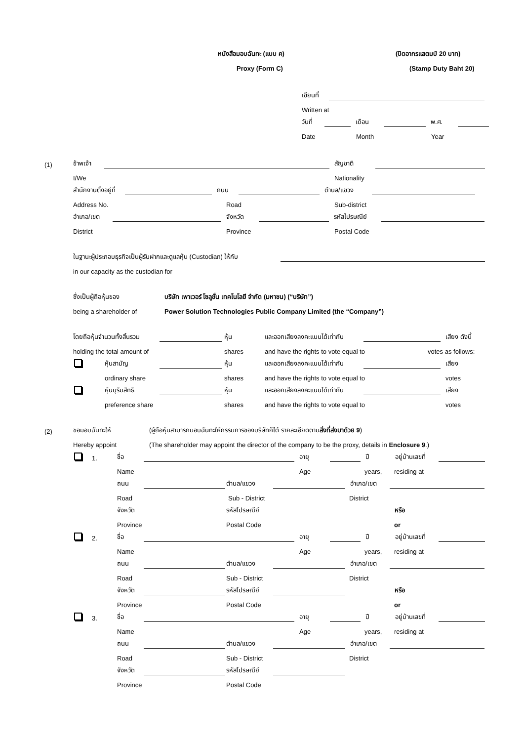หนังสือมอบฉันทะ (แบบ ค) (ปิดอากรแสตมป์ 20 บาท)
Proxy (Form C) (Stamp Duty Baht 20)
เขียนที่
Written at
วันที่ เดือน พ.ศ.
Date Month Year
(1) ข้าพเจ้า สัญชาติ
I/We Nationality
สำนักงานตั้งอยู่ที่ ถนน ตำบล/แขวง
Address No. Road Sub-district
อำเภอ/เขต จังหวัด รหัสไปรษณีย์
District Province Postal Code
ในฐานะผู้ประกอบธุรกิจเป็นผู้รับฝากและดูแลหุ้น (Custodian) ให้กับ
in our capacity as the custodian for
ซึ่งเป็นผู้ถือหุ้นของ บริษัท เพาเวอร์ โซลูชั่น เทคโนโลยี จำกัด (มหาชน) (“บริษัท”)
being a shareholder of Power Solution Technologies Public Company Limited (the “Company”)
โดยถือหุ้นจำนวนทั้งสิ้นรวม หุ้น และออกเสียงลงคะแนนได้เท่ากับ เสียง ดังนี้
holding the total amount of shares and have the rights to vote equal to votes as follows:
หุ้นสามัญ หุ้น และออกเสียงลงคะแนนได้เท่ากับ เสียง
ordinary share shares and have the rights to vote equal to votes
หุ้นบุริมสิทธิ หุ้น และออกเสียงลงคะแนนได้เท่ากับ เสียง
preference share shares and have the rights to vote equal to votes
(2) ขอมอบฉันทะให้ (ผู้ถือหุ้นสามารถมอบฉันทะให้กรรมการของบริษัทก็ได้ รายละเอียดตามสิ่งที่ส่งมาด้วย 9)
Hereby appoint (The shareholder may appoint the director of the company to be the proxy, details in Enclosure 9.)
1. ชื่อ อายุ ปี อยู่บ้านเลขที่
Name Age years, residing at
ถนน ตำบล/แขวง อำเภอ/เขต
Road Sub - District District
จังหวัด รหัสไปรษณีย์ หรือ
Province Postal Code or
2. ชื่อ อายุ ปี อยู่บ้านเลขที่
Name Age years, residing at
ถนน ตำบล/แขวง อำเภอ/เขต
Road Sub - District District
จังหวัด รหัสไปรษณีย์ หรือ
Province Postal Code or
3. ชื่อ อายุ ปี อยู่บ้านเลขที่
Name Age years, residing at
ถนน ตำบล/แขวง อำเภอ/เขต
Road Sub - District District
จังหวัด รหัสไปรษณีย์
Province Postal Code